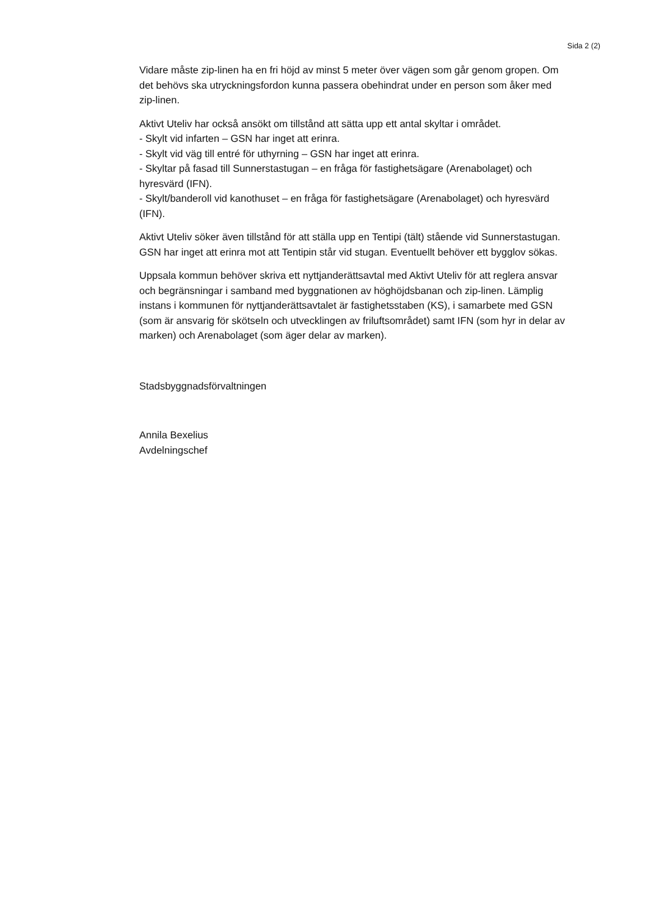Sida 2 (2)
Vidare måste zip-linen ha en fri höjd av minst 5 meter över vägen som går genom gropen. Om det behövs ska utryckningsfordon kunna passera obehindrat under en person som åker med zip-linen.
Aktivt Uteliv har också ansökt om tillstånd att sätta upp ett antal skyltar i området.
- Skylt vid infarten – GSN har inget att erinra.
- Skylt vid väg till entré för uthyrning – GSN har inget att erinra.
- Skyltar på fasad till Sunnerstastugan – en fråga för fastighetsägare (Arenabolaget) och hyresvärd (IFN).
- Skylt/banderoll vid kanothuset – en fråga för fastighetsägare (Arenabolaget) och hyresvärd (IFN).
Aktivt Uteliv söker även tillstånd för att ställa upp en Tentipi (tält) stående vid Sunnerstastugan. GSN har inget att erinra mot att Tentipin står vid stugan. Eventuellt behöver ett bygglov sökas.
Uppsala kommun behöver skriva ett nyttjanderättsavtal med Aktivt Uteliv för att reglera ansvar och begränsningar i samband med byggnationen av höghöjdsbanan och zip-linen. Lämplig instans i kommunen för nyttjanderättsavtalet är fastighetsstaben (KS), i samarbete med GSN (som är ansvarig för skötseln och utvecklingen av friluftsområdet) samt IFN (som hyr in delar av marken) och Arenabolaget (som äger delar av marken).
Stadsbyggnadsförvaltningen
Annila Bexelius
Avdelningschef